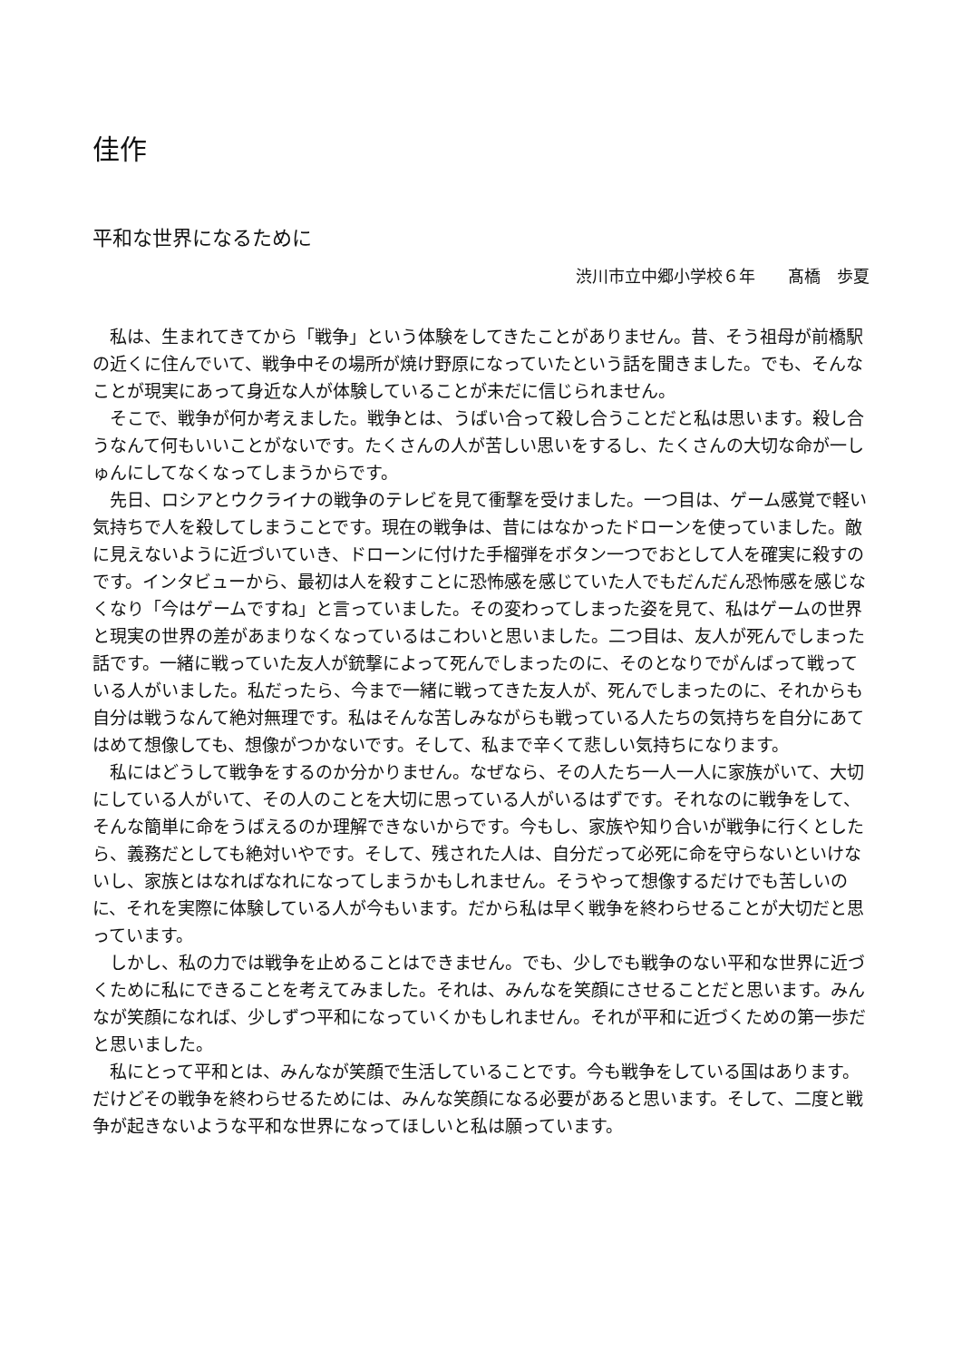佳作
平和な世界になるために
渋川市立中郷小学校６年　　髙橋　歩夏
私は、生まれてきてから「戦争」という体験をしてきたことがありません。昔、そう祖母が前橋駅の近くに住んでいて、戦争中その場所が焼け野原になっていたという話を聞きました。でも、そんなことが現実にあって身近な人が体験していることが未だに信じられません。
そこで、戦争が何か考えました。戦争とは、うばい合って殺し合うことだと私は思います。殺し合うなんて何もいいことがないです。たくさんの人が苦しい思いをするし、たくさんの大切な命が一しゅんにしてなくなってしまうからです。
先日、ロシアとウクライナの戦争のテレビを見て衝撃を受けました。一つ目は、ゲーム感覚で軽い気持ちで人を殺してしまうことです。現在の戦争は、昔にはなかったドローンを使っていました。敵に見えないように近づいていき、ドローンに付けた手榴弾をボタン一つでおとして人を確実に殺すのです。インタビューから、最初は人を殺すことに恐怖感を感じていた人でもだんだん恐怖感を感じなくなり「今はゲームですね」と言っていました。その変わってしまった姿を見て、私はゲームの世界と現実の世界の差があまりなくなっているはこわいと思いました。二つ目は、友人が死んでしまった話です。一緒に戦っていた友人が銃撃によって死んでしまったのに、そのとなりでがんばって戦っている人がいました。私だったら、今まで一緒に戦ってきた友人が、死んでしまったのに、それからも自分は戦うなんて絶対無理です。私はそんな苦しみながらも戦っている人たちの気持ちを自分にあてはめて想像しても、想像がつかないです。そして、私まで辛くて悲しい気持ちになります。
私にはどうして戦争をするのか分かりません。なぜなら、その人たち一人一人に家族がいて、大切にしている人がいて、その人のことを大切に思っている人がいるはずです。それなのに戦争をして、そんな簡単に命をうばえるのか理解できないからです。今もし、家族や知り合いが戦争に行くとしたら、義務だとしても絶対いやです。そして、残された人は、自分だって必死に命を守らないといけないし、家族とはなればなれになってしまうかもしれません。そうやって想像するだけでも苦しいのに、それを実際に体験している人が今もいます。だから私は早く戦争を終わらせることが大切だと思っています。
しかし、私の力では戦争を止めることはできません。でも、少しでも戦争のない平和な世界に近づくために私にできることを考えてみました。それは、みんなを笑顔にさせることだと思います。みんなが笑顔になれば、少しずつ平和になっていくかもしれません。それが平和に近づくための第一歩だと思いました。
私にとって平和とは、みんなが笑顔で生活していることです。今も戦争をしている国はあります。だけどその戦争を終わらせるためには、みんな笑顔になる必要があると思います。そして、二度と戦争が起きないような平和な世界になってほしいと私は願っています。